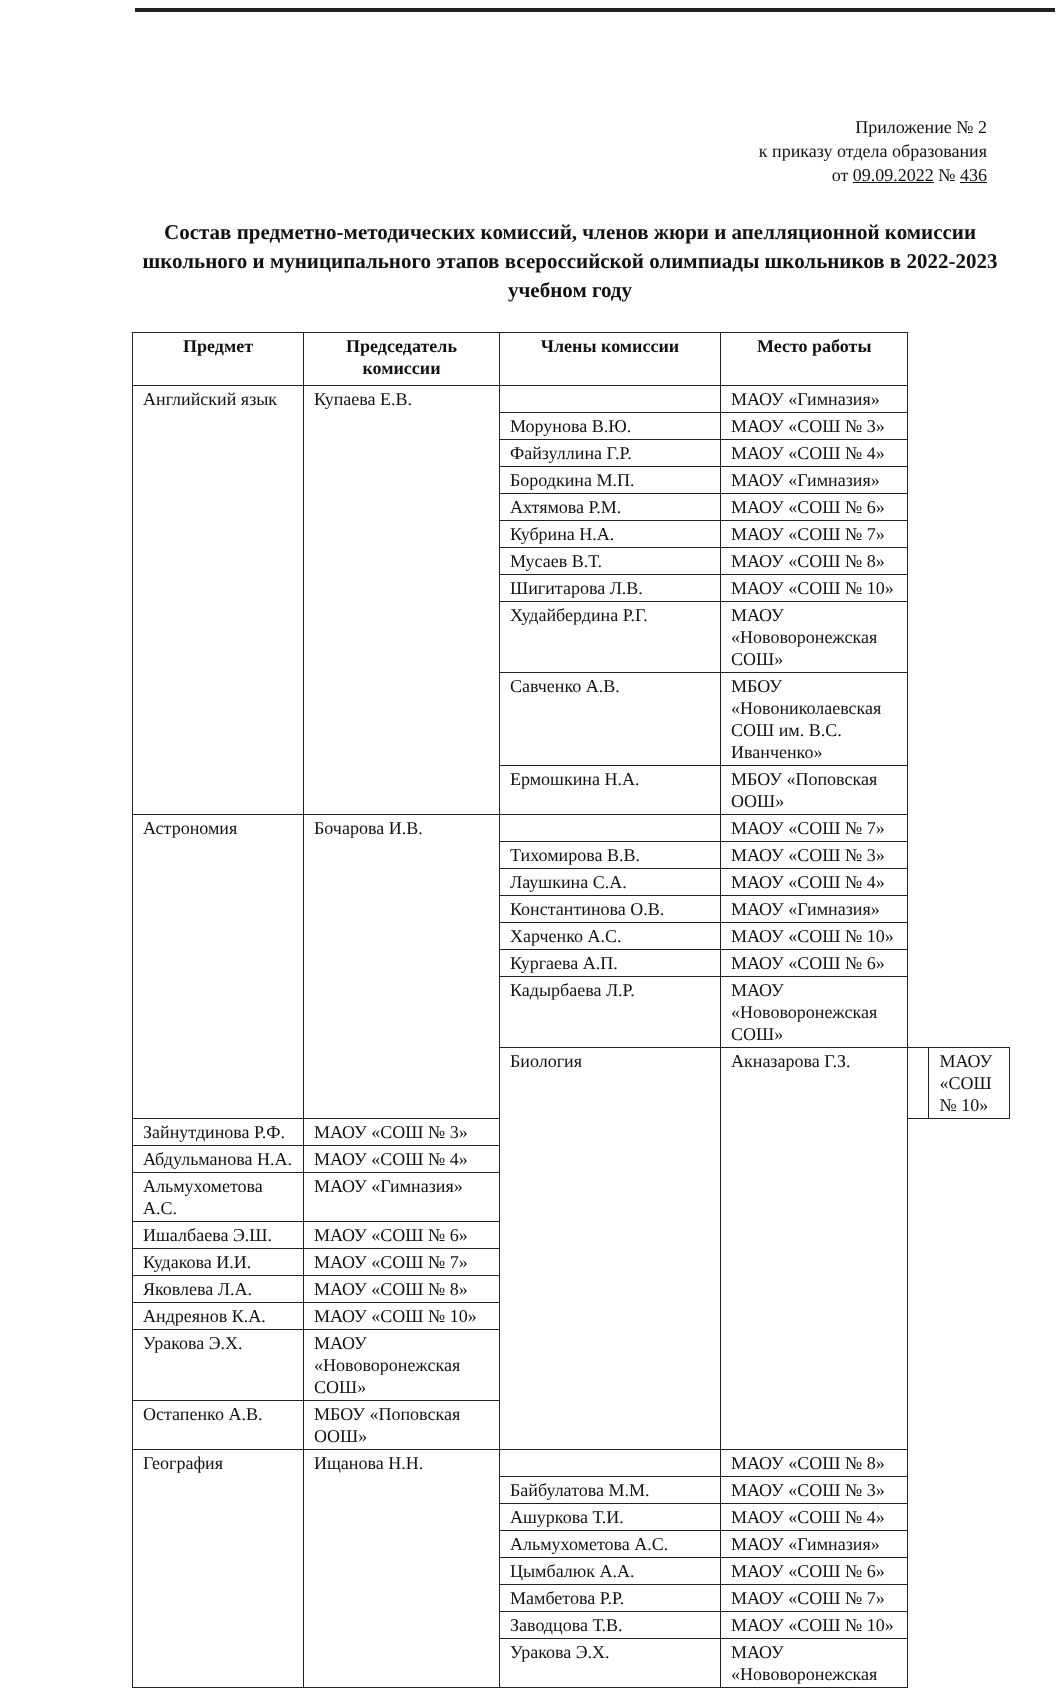Приложение № 2
к приказу отдела образования
от 09.09.2022 № 436
Состав предметно-методических комиссий, членов жюри и апелляционной комиссии школьного и муниципального этапов всероссийской олимпиады школьников в 2022-2023 учебном году
| Предмет | Председатель комиссии | Члены комиссии | Место работы | | |
| --- | --- | --- | --- | --- | --- |
| Английский язык | Купаева Е.В. | | МАОУ «Гимназия» | | |
| | | Морунова В.Ю. | МАОУ «СОШ № 3» | | |
| | | Файзуллина Г.Р. | МАОУ «СОШ № 4» | | |
| | | Бородкина М.П. | МАОУ «Гимназия» | | |
| | | Ахтямова Р.М. | МАОУ «СОШ № 6» | | |
| | | Кубрина Н.А. | МАОУ «СОШ № 7» | | |
| | | Мусаев В.Т. | МАОУ «СОШ № 8» | | |
| | | Шигитарова Л.В. | МАОУ «СОШ № 10» | | |
| | | Худайбердина Р.Г. | МАОУ «Нововоронежская СОШ» | | |
| | | Савченко А.В. | МБОУ «Новониколаевская СОШ им. В.С. Иванченко» | | |
| | | Ермошкина Н.А. | МБОУ «Поповская ООШ» | | |
| Астрономия | Бочарова И.В. | | МАОУ «СОШ № 7» | | |
| | | Тихомирова В.В. | МАОУ «СОШ № 3» | | |
| | | Лаушкина С.А. | МАОУ «СОШ № 4» | | |
| | | Константинова О.В. | МАОУ «Гимназия» | | |
| | | Харченко А.С. | МАОУ «СОШ № 10» | | |
| | | Кургаева А.П. | МАОУ «СОШ № 6» | | |
| | | Кадырбаева Л.Р. | МАОУ «Нововоронежская СОШ» | | |
| | | Биология | Акназарова Г.З. | | МАОУ «СОШ № 10» |
| Зайнутдинова Р.Ф. | МАОУ «СОШ № 3» | | | | |
| Абдульманова Н.А. | МАОУ «СОШ № 4» | | | | |
| Альмухометова А.С. | МАОУ «Гимназия» | | | | |
| Ишалбаева Э.Ш. | МАОУ «СОШ № 6» | | | | |
| Кудакова И.И. | МАОУ «СОШ № 7» | | | | |
| Яковлева Л.А. | МАОУ «СОШ № 8» | | | | |
| Андреянов К.А. | МАОУ «СОШ № 10» | | | | |
| Уракова Э.Х. | МАОУ «Нововоронежская СОШ» | | | | |
| Остапенко А.В. | МБОУ «Поповская ООШ» | | | | |
| География | Ищанова Н.Н. | | МАОУ «СОШ № 8» | | |
| | | Байбулатова М.М. | МАОУ «СОШ № 3» | | |
| | | Ашуркова Т.И. | МАОУ «СОШ № 4» | | |
| | | Альмухометова А.С. | МАОУ «Гимназия» | | |
| | | Цымбалюк А.А. | МАОУ «СОШ № 6» | | |
| | | Мамбетова Р.Р. | МАОУ «СОШ № 7» | | |
| | | Заводцова Т.В. | МАОУ «СОШ № 10» | | |
| | | Уракова Э.Х. | МАОУ «Нововоронежская | | |